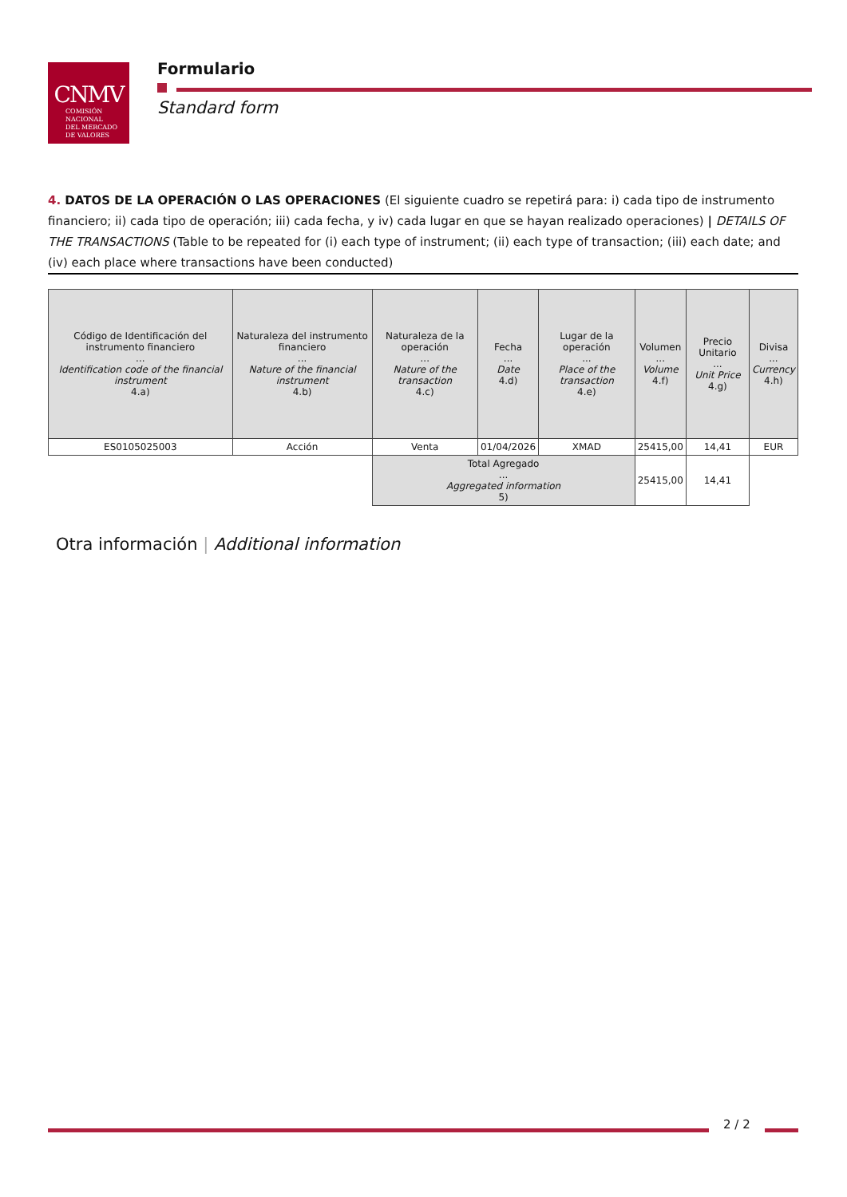CNMV
COMISIÓN
NACIONAL
DEL MERCADO
DE VALORES
Formulario
Standard form
4. DATOS DE LA OPERACIÓN O LAS OPERACIONES (El siguiente cuadro se repetirá para: i) cada tipo de instrumento financiero; ii) cada tipo de operación; iii) cada fecha, y iv) cada lugar en que se hayan realizado operaciones) | DETAILS OF THE TRANSACTIONS (Table to be repeated for (i) each type of instrument; (ii) each type of transaction; (iii) each date; and (iv) each place where transactions have been conducted)
| Código de Identificación del instrumento financiero ... Identification code of the financial instrument 4.a) | Naturaleza del instrumento financiero ... Nature of the financial instrument 4.b) | Naturaleza de la operación ... Nature of the transaction 4.c) | Fecha ... Date 4.d) | Lugar de la operación ... Place of the transaction 4.e) | Volumen ... Volume 4.f) | Precio Unitario ... Unit Price 4.g) | Divisa ... Currency 4.h) |
| --- | --- | --- | --- | --- | --- | --- | --- |
| ES0105025003 | Acción | Venta | 01/04/2026 | XMAD | 25415,00 | 14,41 | EUR |
| | | Total Agregado ... Aggregated information 5) | | | 25415,00 | 14,41 | |
Otra información | Additional information
2 / 2